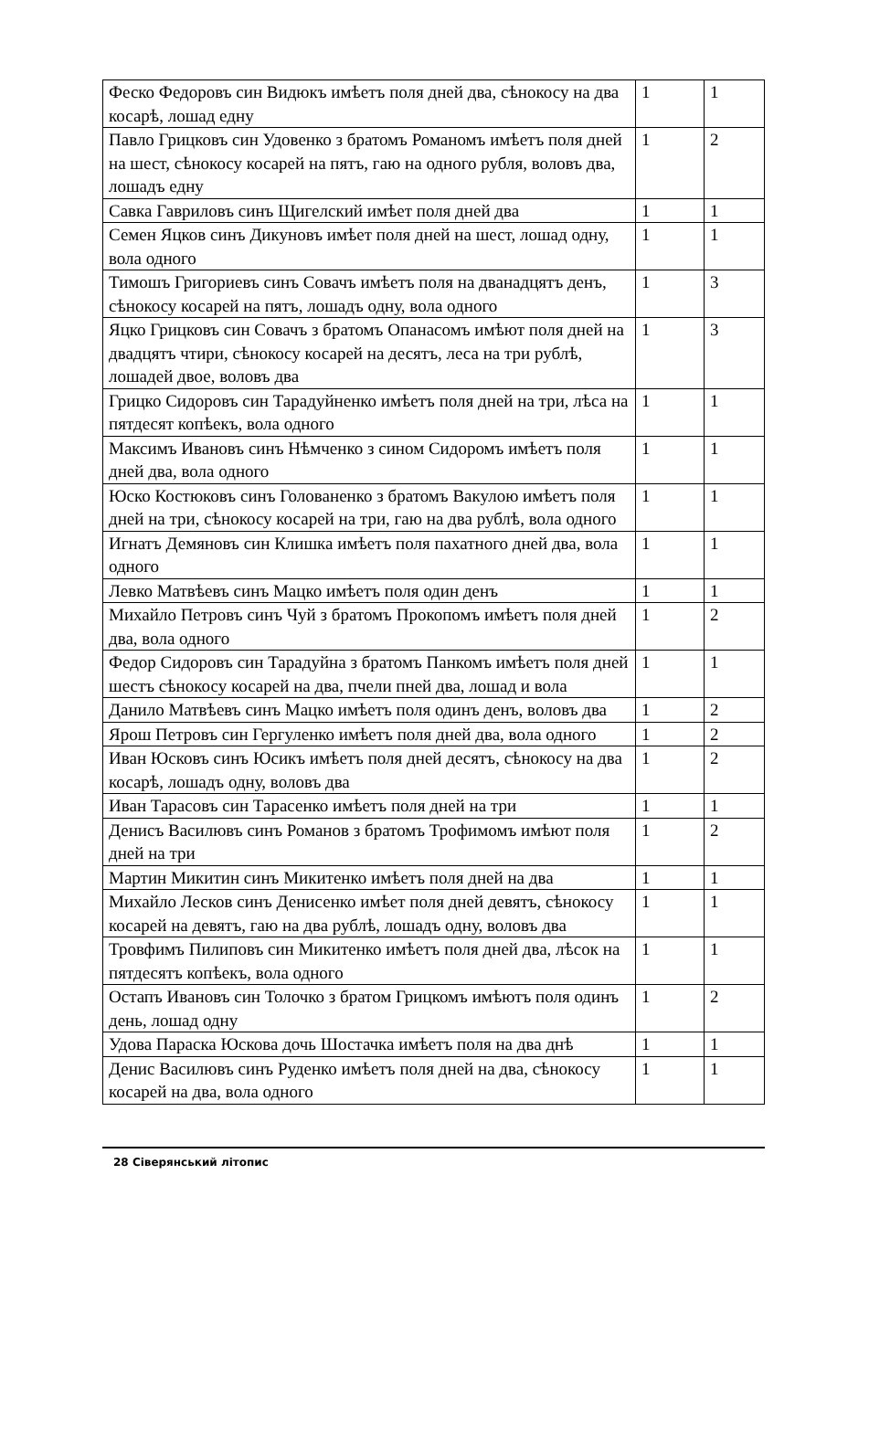| Феско Федоровъ син Видюкъ имѣетъ поля дней два, сѣнокосу на два косарѣ, лошад едну | 1 | 1 |
| Павло Грицковъ син Удовенко з братомъ Романомъ имѣетъ поля дней на шест, сѣнокосу косарей на пятъ, гаю на одного рубля, воловъ два, лошадъ едну | 1 | 2 |
| Савка Гавриловъ синъ Щигелский имѣет поля дней два | 1 | 1 |
| Семен Яцков синъ Дикуновъ имѣет поля дней на шест, лошад одну, вола одного | 1 | 1 |
| Тимошъ Григориевъ синъ Совачъ имѣетъ поля на дванадцятъ денъ, сѣнокосу косарей на пятъ, лошадъ одну, вола одного | 1 | 3 |
| Яцко Грицковъ син Совачъ з братомъ Опанасомъ имѣют поля дней на двадцятъ чтири, сѣнокосу косарей на десятъ, леса на три рублѣ, лошадей двое, воловъ два | 1 | 3 |
| Грицко Сидоровъ син Тарадуйненко имѣетъ поля дней на три, лѣса на пятдесят копѣекъ, вола одного | 1 | 1 |
| Максимъ Ивановъ синъ Нѣмченко з сином Сидоромъ имѣетъ поля дней два, вола одного | 1 | 1 |
| Юско Костюковъ синъ Голованенко з братомъ Вакулою имѣетъ поля дней на три, сѣнокосу косарей на три, гаю на два рублѣ, вола одного | 1 | 1 |
| Игнатъ Демяновъ син Клишка имѣетъ поля пахатного дней два, вола одного | 1 | 1 |
| Левко Матвѣевъ синъ Мацко имѣетъ поля один денъ | 1 | 1 |
| Михайло Петровъ синъ Чуй з братомъ Прокопомъ имѣетъ поля дней два, вола одного | 1 | 2 |
| Федор Сидоровъ син Тарадуйна з братомъ Панкомъ имѣетъ поля дней шестъ сѣнокосу косарей на два, пчели пней два, лошад и вола | 1 | 1 |
| Данило Матвѣевъ синъ Мацко имѣетъ поля одинъ денъ, воловъ два | 1 | 2 |
| Ярош Петровъ син Гергуленко имѣетъ поля дней два, вола одного | 1 | 2 |
| Иван Юсковъ синъ Юсикъ имѣетъ поля дней десятъ, сѣнокосу на два косарѣ, лошадъ одну, воловъ два | 1 | 2 |
| Иван Тарасовъ син Тарасенко имѣетъ поля дней на три | 1 | 1 |
| Денисъ Василювъ синъ Романов з братомъ Трофимомъ имѣют поля дней на три | 1 | 2 |
| Мартин Микитин синъ Микитенко имѣетъ поля дней на два | 1 | 1 |
| Михайло Лесков синъ Денисенко имѣет поля дней девятъ, сѣнокосу косарей на девятъ, гаю на два рублѣ, лошадъ одну, воловъ два | 1 | 1 |
| Тровфимъ Пилиповъ син Микитенко имѣетъ поля дней два, лѣсок на пятдесятъ копѣекъ, вола одного | 1 | 1 |
| Остапъ Ивановъ син Толочко з братом Грицкомъ имѣютъ поля одинъ день, лошад одну | 1 | 2 |
| Удова Параска Юскова дочь Шостачка имѣетъ поля на два днѣ | 1 | 1 |
| Денис Василювъ синъ Руденко имѣетъ поля дней на два, сѣнокосу косарей на два, вола одного | 1 | 1 |
28 Сіверянський літопис